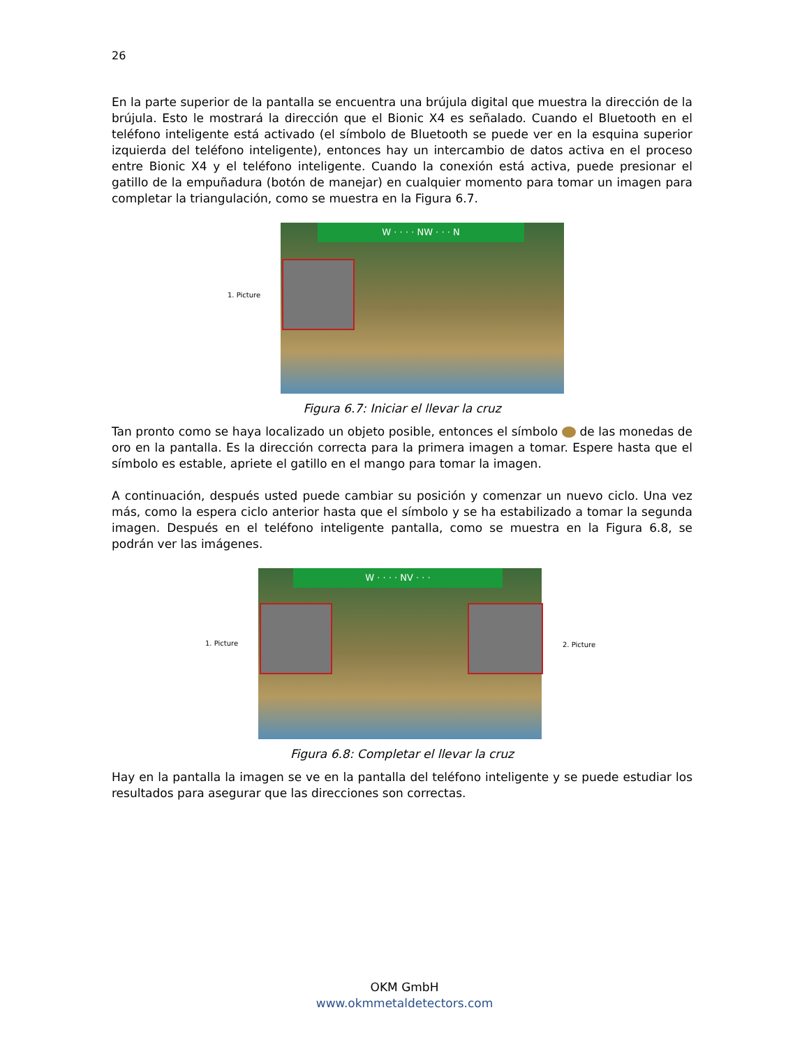26
En la parte superior de la pantalla se encuentra una brújula digital que muestra la dirección de la brújula. Esto le mostrará la dirección que el Bionic X4 es señalado. Cuando el Bluetooth en el teléfono inteligente está activado (el símbolo de Bluetooth se puede ver en la esquina superior izquierda del teléfono inteligente), entonces hay un intercambio de datos activa en el proceso entre Bionic X4 y el teléfono inteligente. Cuando la conexión está activa, puede presionar el gatillo de la empuñadura (botón de manejar) en cualquier momento para tomar un imagen para completar la triangulación, como se muestra en la Figura 6.7.
W · · · · NW · · · N
1. Picture
Figura 6.7: Iniciar el llevar la cruz
Tan pronto como se haya localizado un objeto posible, entonces el símbolo de las monedas de oro en la pantalla. Es la dirección correcta para la primera imagen a tomar. Espere hasta que el símbolo es estable, apriete el gatillo en el mango para tomar la imagen.
A continuación, después usted puede cambiar su posición y comenzar un nuevo ciclo. Una vez más, como la espera ciclo anterior hasta que el símbolo y se ha estabilizado a tomar la segunda imagen. Después en el teléfono inteligente pantalla, como se muestra en la Figura 6.8, se podrán ver las imágenes.
W · · · · NV · · ·
1. Picture 2. Picture
Figura 6.8: Completar el llevar la cruz
Hay en la pantalla la imagen se ve en la pantalla del teléfono inteligente y se puede estudiar los resultados para asegurar que las direcciones son correctas.
OKM GmbH
www.okmmetaldetectors.com